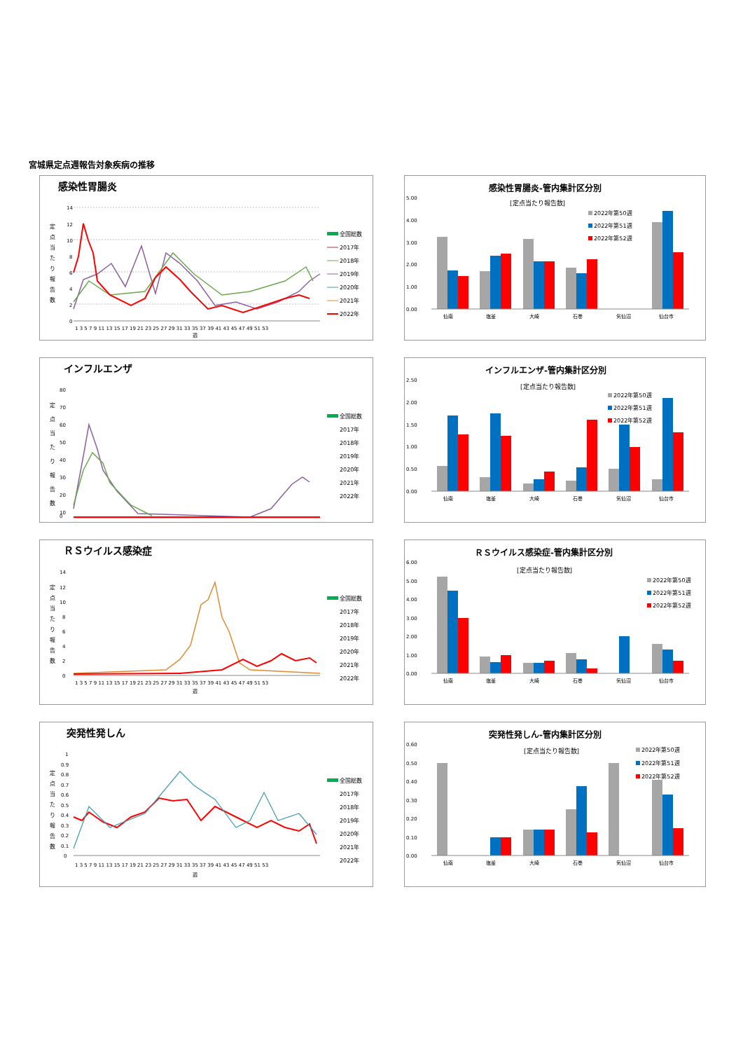宮城県定点週報告対象疾病の推移
感染性胃腸炎
14
12
10
8
6
4
2
0
1 3 5 7 9 11 13 15 17 19 21 23 25 27 29 31 33 35 37 39 41 43 45 47 49 51 53
週
定
点
当
た
り
報
告
数
全国総数
2017年
2018年
2019年
2020年
2021年
2022年
感染性胃腸炎-管内集計区分別
[定点当たり報告数]
5.00
4.00
3.00
2.00
1.00
0.00
仙南
塩釜
大崎
石巻
気仙沼
仙台市
2022年第50週
2022年第51週
2022年第52週
インフルエンザ
80
70
60
50
40
30
20
10
定
点
当
た
り
報
告
数
全国総数
2017年
2018年
2019年
2020年
2021年
2022年
0
インフルエンザ-管内集計区分別
[定点当たり報告数]
2.50
2.00
1.50
1.00
0.50
0.00
仙南
塩釜
大崎
石巻
気仙沼
仙台市
2022年第50週
2022年第51週
2022年第52週
ＲＳウイルス感染症
14
12
10
8
6
4
2
0
定
点
当
た
り
報
告
数
全国総数
2017年
2018年
2019年
2020年
2021年
2022年
1 3 5 7 9 11 13 15 17 19 21 23 25 27 29 31 33 35 37 39 41 43 45 47 49 51 53
週
ＲＳウイルス感染症-管内集計区分別
[定点当たり報告数]
6.00
5.00
4.00
3.00
2.00
1.00
0.00
仙南
塩釜
大崎
石巻
気仙沼
仙台市
2022年第50週
2022年第51週
2022年第52週
突発性発しん
1
0.9
0.8
0.7
0.6
0.5
0.4
0.3
0.2
0.1
0
定
点
当
た
り
報
告
数
全国総数
2017年
2018年
2019年
2020年
2021年
2022年
1 3 5 7 9 11 13 15 17 19 21 23 25 27 29 31 33 35 37 39 41 43 45 47 49 51 53
週
突発性発しん-管内集計区分別
[定点当たり報告数]
0.60
0.50
0.40
0.30
0.20
0.10
0.00
仙南
塩釜
大崎
石巻
気仙沼
仙台市
2022年第50週
2022年第51週
2022年第52週